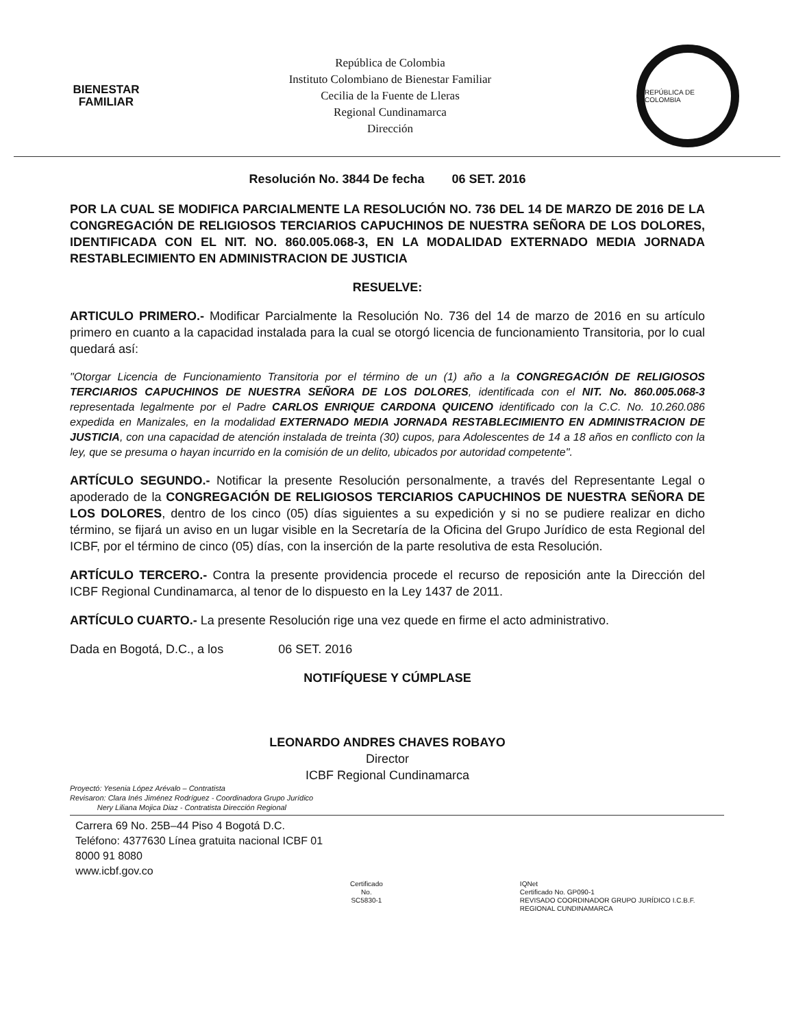BIENESTAR
FAMILIAR
República de Colombia
Instituto Colombiano de Bienestar Familiar
Cecilia de la Fuente de Lleras
Regional Cundinamarca
Dirección
REPÚBLICA DE COLOMBIA
Resolución No. 3844 De fecha 06 SET. 2016
POR LA CUAL SE MODIFICA PARCIALMENTE LA RESOLUCIÓN NO. 736 DEL 14 DE MARZO DE 2016 DE LA CONGREGACIÓN DE RELIGIOSOS TERCIARIOS CAPUCHINOS DE NUESTRA SEÑORA DE LOS DOLORES, IDENTIFICADA CON EL NIT. NO. 860.005.068-3, EN LA MODALIDAD EXTERNADO MEDIA JORNADA RESTABLECIMIENTO EN ADMINISTRACION DE JUSTICIA
RESUELVE:
ARTICULO PRIMERO.- Modificar Parcialmente la Resolución No. 736 del 14 de marzo de 2016 en su artículo primero en cuanto a la capacidad instalada para la cual se otorgó licencia de funcionamiento Transitoria, por lo cual quedará así:
"Otorgar Licencia de Funcionamiento Transitoria por el término de un (1) año a la CONGREGACIÓN DE RELIGIOSOS TERCIARIOS CAPUCHINOS DE NUESTRA SEÑORA DE LOS DOLORES, identificada con el NIT. No. 860.005.068-3 representada legalmente por el Padre CARLOS ENRIQUE CARDONA QUICENO identificado con la C.C. No. 10.260.086 expedida en Manizales, en la modalidad EXTERNADO MEDIA JORNADA RESTABLECIMIENTO EN ADMINISTRACION DE JUSTICIA, con una capacidad de atención instalada de treinta (30) cupos, para Adolescentes de 14 a 18 años en conflicto con la ley, que se presuma o hayan incurrido en la comisión de un delito, ubicados por autoridad competente".
ARTÍCULO SEGUNDO.- Notificar la presente Resolución personalmente, a través del Representante Legal o apoderado de la CONGREGACIÓN DE RELIGIOSOS TERCIARIOS CAPUCHINOS DE NUESTRA SEÑORA DE LOS DOLORES, dentro de los cinco (05) días siguientes a su expedición y si no se pudiere realizar en dicho término, se fijará un aviso en un lugar visible en la Secretaría de la Oficina del Grupo Jurídico de esta Regional del ICBF, por el término de cinco (05) días, con la inserción de la parte resolutiva de esta Resolución.
ARTÍCULO TERCERO.- Contra la presente providencia procede el recurso de reposición ante la Dirección del ICBF Regional Cundinamarca, al tenor de lo dispuesto en la Ley 1437 de 2011.
ARTÍCULO CUARTO.- La presente Resolución rige una vez quede en firme el acto administrativo.
Dada en Bogotá, D.C., a los 06 SET. 2016
NOTIFÍQUESE Y CÚMPLASE
LEONARDO ANDRES CHAVES ROBAYO
Director
ICBF Regional Cundinamarca
Proyectó: Yesenia López Arévalo – Contratista
Revisaron: Clara Inés Jiménez Rodríguez - Coordinadora Grupo Jurídico
Nery Liliana Mojica Diaz - Contratista Dirección Regional
Carrera 69 No. 25B–44 Piso 4 Bogotá D.C.
Teléfono: 4377630 Línea gratuita nacional ICBF 01 8000 91 8080
www.icbf.gov.co
Certificado
No. SC5830-1
IQNet
Certificado No. GP090-1
REVISADO COORDINADOR GRUPO JURÍDICO I.C.B.F. REGIONAL CUNDINAMARCA